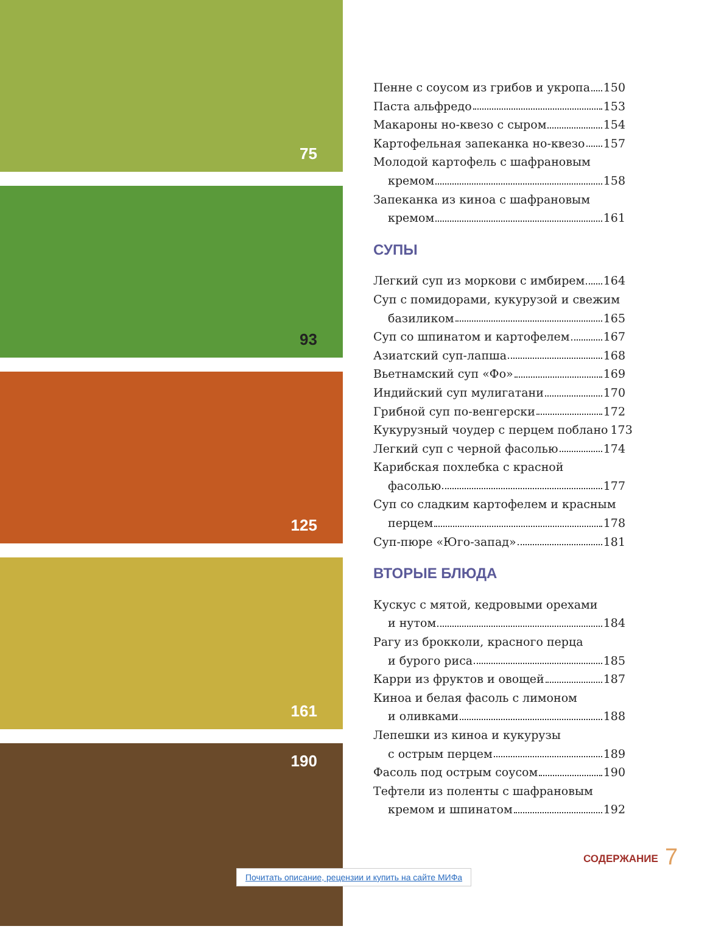75
93
125
161
190
Пенне с соусом из грибов и укропа 150
Паста альфредо 153
Макароны но-квезо с сыром 154
Картофельная запеканка но-квезо 157
Молодой картофель с шафрановым
кремом 158
Запеканка из киноа с шафрановым
кремом 161
СУПЫ
Легкий суп из моркови с имбирем 164
Суп с помидорами, кукурузой и свежим
базиликом 165
Суп со шпинатом и картофелем 167
Азиатский суп-лапша 168
Вьетнамский суп «Фо» 169
Индийский суп мулигатани 170
Грибной суп по-венгерски 172
Кукурузный чоудер с перцем поблано 173
Легкий суп с черной фасолью 174
Карибская похлебка с красной
фасолью 177
Суп со сладким картофелем и красным
перцем 178
Суп-пюре «Юго-запад» 181
ВТОРЫЕ БЛЮДА
Кускус с мятой, кедровыми орехами
и нутом 184
Рагу из брокколи, красного перца
и бурого риса 185
Карри из фруктов и овощей 187
Киноа и белая фасоль с лимоном
и оливками 188
Лепешки из киноа и кукурузы
с острым перцем 189
Фасоль под острым соусом 190
Тефтели из поленты с шафрановым
кремом и шпинатом 192
Почитать описание, рецензии и купить на сайте МИФа
СОДЕРЖАНИЕ 7